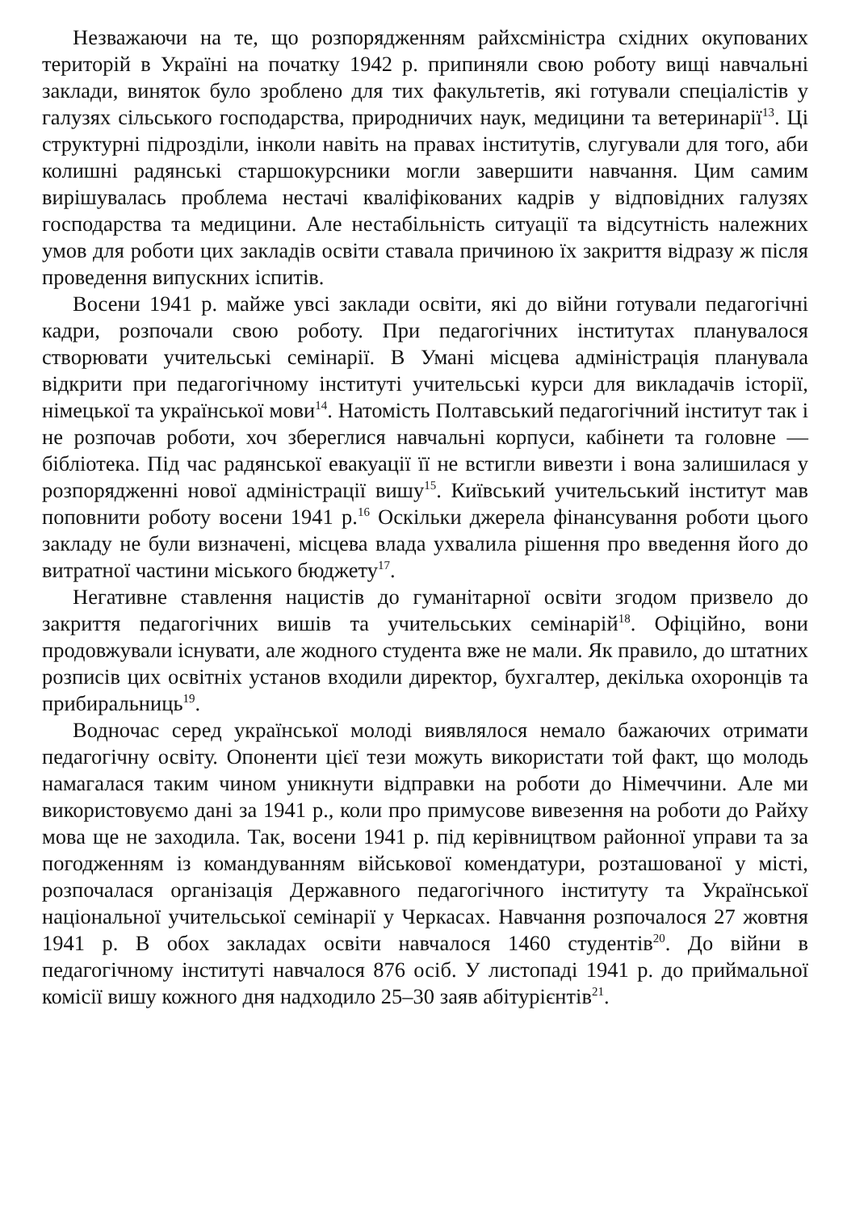Незважаючи на те, що розпорядженням райхсміністра східних окупованих територій в Україні на початку 1942 р. припиняли свою роботу вищі навчальні заклади, виняток було зроблено для тих факультетів, які готували спеціалістів у галузях сільського господарства, природничих наук, медицини та ветеринарії<sup>13</sup>. Ці структурні підрозділи, інколи навіть на правах інститутів, слугували для того, аби колишні радянські старшокурсники могли завершити навчання. Цим самим вирішувалась проблема нестачі кваліфікованих кадрів у відповідних галузях господарства та медицини. Але нестабільність ситуації та відсутність належних умов для роботи цих закладів освіти ставала причиною їх закриття відразу ж після проведення випускних іспитів.
Восени 1941 р. майже увсі заклади освіти, які до війни готували педагогічні кадри, розпочали свою роботу. При педагогічних інститутах планувалося створювати учительські семінарії. В Умані місцева адміністрація планувала відкрити при педагогічному інституті учительські курси для викладачів історії, німецької та української мови<sup>14</sup>. Натомість Полтавський педагогічний інститут так і не розпочав роботи, хоч збереглися навчальні корпуси, кабінети та головне — бібліотека. Під час радянської евакуації її не встигли вивезти і вона залишилася у розпорядженні нової адміністрації вишу<sup>15</sup>. Київський учительський інститут мав поповнити роботу восени 1941 р.<sup>16</sup> Оскільки джерела фінансування роботи цього закладу не були визначені, місцева влада ухвалила рішення про введення його до витратної частини міського бюджету<sup>17</sup>.
Негативне ставлення нацистів до гуманітарної освіти згодом призвело до закриття педагогічних вишів та учительських семінарій<sup>18</sup>. Офіційно, вони продовжували існувати, але жодного студента вже не мали. Як правило, до штатних розписів цих освітніх установ входили директор, бухгалтер, декілька охоронців та прибиральниць<sup>19</sup>.
Водночас серед української молоді виявлялося немало бажаючих отримати педагогічну освіту. Опоненти цієї тези можуть використати той факт, що молодь намагалася таким чином уникнути відправки на роботи до Німеччини. Але ми використовуємо дані за 1941 р., коли про примусове вивезення на роботи до Райху мова ще не заходила. Так, восени 1941 р. під керівництвом районної управи та за погодженням із командуванням військової комендатури, розташованої у місті, розпочалася організація Державного педагогічного інституту та Української національної учительської семінарії у Черкасах. Навчання розпочалося 27 жовтня 1941 р. В обох закладах освіти навчалося 1460 студентів<sup>20</sup>. До війни в педагогічному інституті навчалося 876 осіб. У листопаді 1941 р. до приймальної комісії вишу кожного дня надходило 25–30 заяв абітурієнтів<sup>21</sup>.